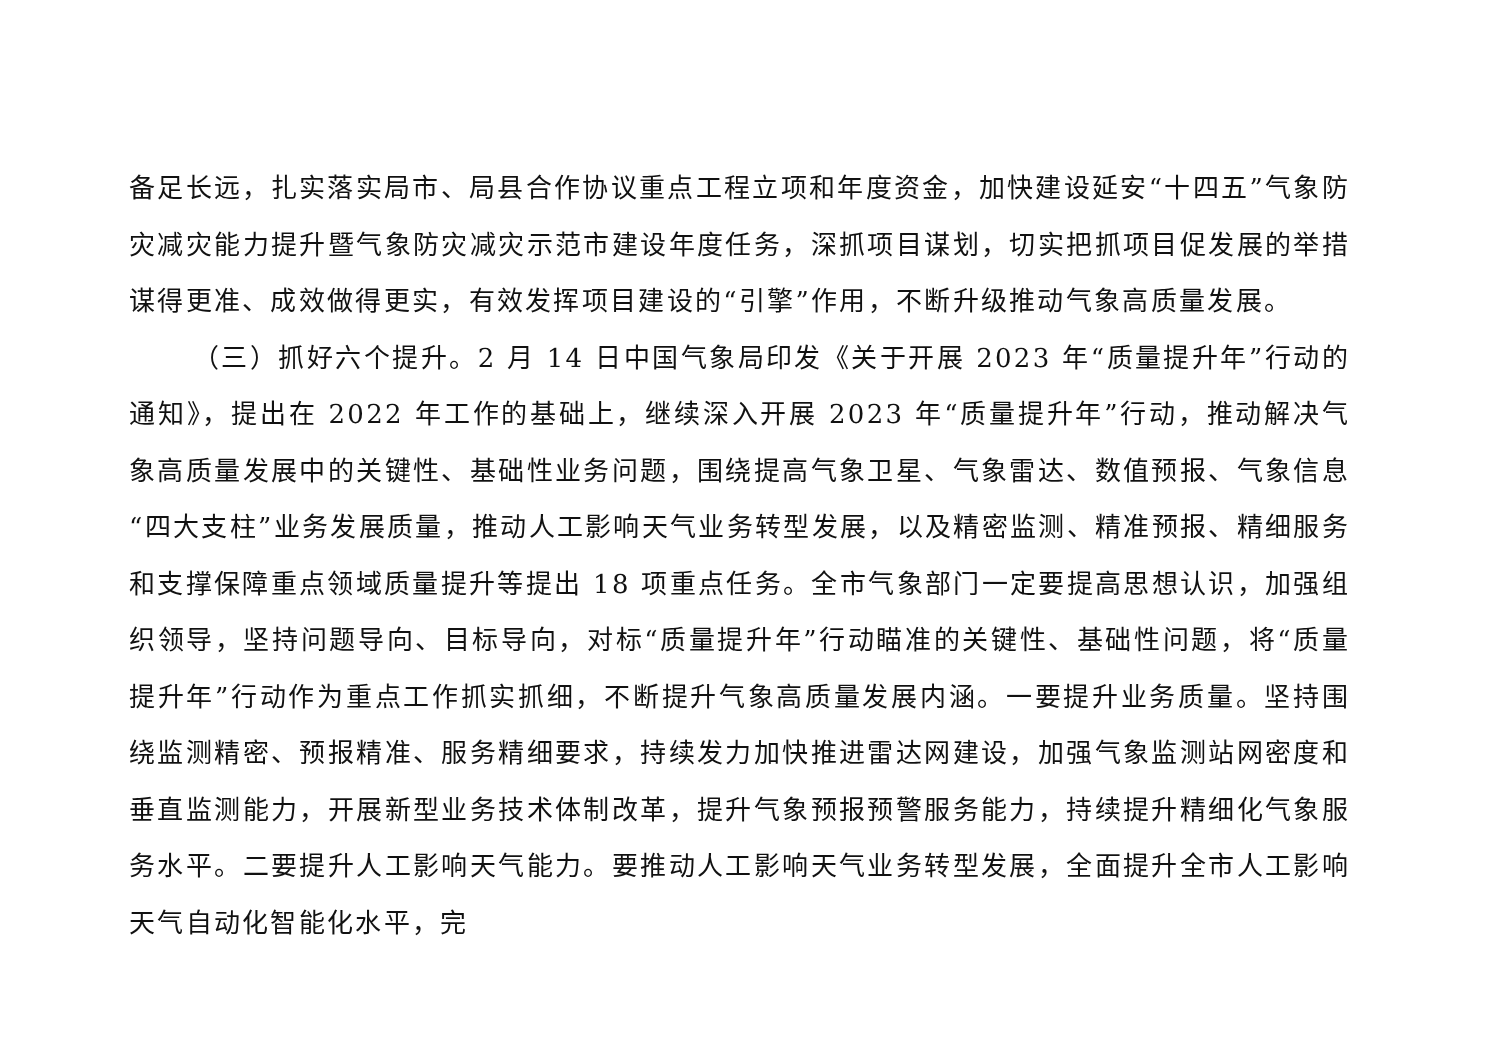备足长远，扎实落实局市、局县合作协议重点工程立项和年度资金，加快建设延安“十四五”气象防灾减灾能力提升暨气象防灾减灾示范市建设年度任务，深抓项目谋划，切实把抓项目促发展的举措谋得更准、成效做得更实，有效发挥项目建设的“引擎”作用，不断升级推动气象高质量发展。
（三）抓好六个提升。2 月 14 日中国气象局印发《关于开展 2023 年“质量提升年”行动的通知》，提出在 2022 年工作的基础上，继续深入开展 2023 年“质量提升年”行动，推动解决气象高质量发展中的关键性、基础性业务问题，围绕提高气象卫星、气象雷达、数值预报、气象信息“四大支柱”业务发展质量，推动人工影响天气业务转型发展，以及精密监测、精准预报、精细服务和支撑保障重点领域质量提升等提出 18 项重点任务。全市气象部门一定要提高思想认识，加强组织领导，坚持问题导向、目标导向，对标“质量提升年”行动瞄准的关键性、基础性问题，将“质量提升年”行动作为重点工作抓实抓细，不断提升气象高质量发展内涵。一要提升业务质量。坚持围绕监测精密、预报精准、服务精细要求，持续发力加快推进雷达网建设，加强气象监测站网密度和垂直监测能力，开展新型业务技术体制改革，提升气象预报预警服务能力，持续提升精细化气象服务水平。二要提升人工影响天气能力。要推动人工影响天气业务转型发展，全面提升全市人工影响天气自动化智能化水平，完